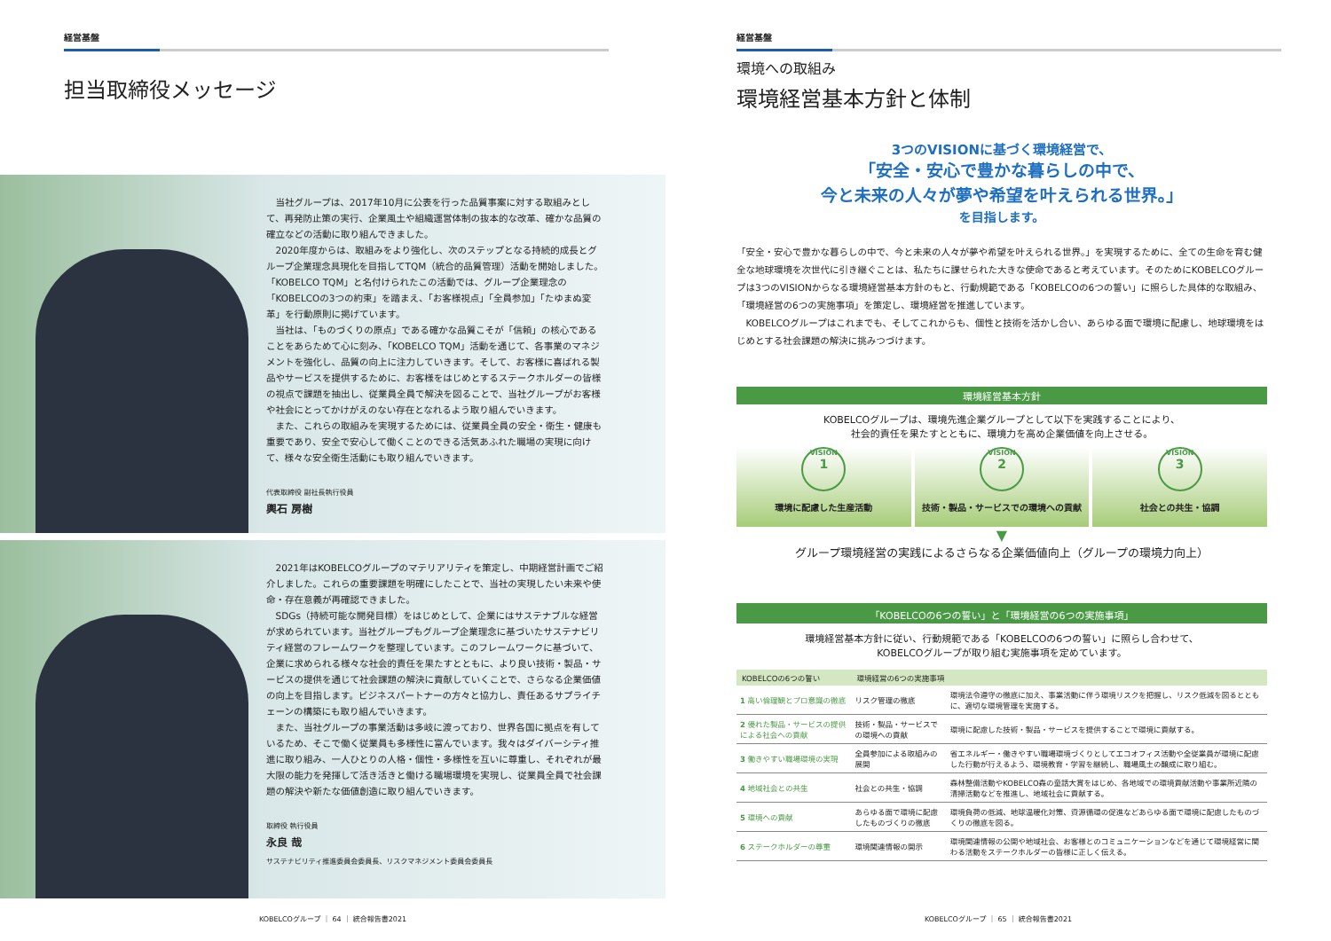経営基盤
担当取締役メッセージ
当社グループは、2017年10月に公表を行った品質事案に対する取組みとして、再発防止策の実行、企業風土や組織運営体制の抜本的な改革、確かな品質の確立などの活動に取り組んできました。
2020年度からは、取組みをより強化し、次のステップとなる持続的成長とグループ企業理念具現化を目指してTQM（統合的品質管理）活動を開始しました。「KOBELCO TQM」と名付けられたこの活動では、グループ企業理念の「KOBELCOの3つの約束」を踏まえ、「お客様視点」「全員参加」「たゆまぬ変革」を行動原則に掲げています。
当社は、「ものづくりの原点」である確かな品質こそが「信頼」の核心であることをあらためて心に刻み、「KOBELCO TQM」活動を通じて、各事業のマネジメントを強化し、品質の向上に注力していきます。そして、お客様に喜ばれる製品やサービスを提供するために、お客様をはじめとするステークホルダーの皆様の視点で課題を抽出し、従業員全員で解決を図ることで、当社グループがお客様や社会にとってかけがえのない存在となれるよう取り組んでいきます。
また、これらの取組みを実現するためには、従業員全員の安全・衛生・健康も重要であり、安全で安心して働くことのできる活気あふれた職場の実現に向けて、様々な安全衛生活動にも取り組んでいきます。
代表取締役 副社長執行役員
輿石 房樹
2021年はKOBELCOグループのマテリアリティを策定し、中期経営計画でご紹介しました。これらの重要課題を明確にしたことで、当社の実現したい未来や使命・存在意義が再確認できました。
SDGs（持続可能な開発目標）をはじめとして、企業にはサステナブルな経営が求められています。当社グループもグループ企業理念に基づいたサステナビリティ経営のフレームワークを整理しています。このフレームワークに基づいて、企業に求められる様々な社会的責任を果たすとともに、より良い技術・製品・サービスの提供を通じて社会課題の解決に貢献していくことで、さらなる企業価値の向上を目指します。ビジネスパートナーの方々と協力し、責任あるサプライチェーンの構築にも取り組んでいきます。
また、当社グループの事業活動は多岐に渡っており、世界各国に拠点を有しているため、そこで働く従業員も多様性に富んでいます。我々はダイバーシティ推進に取り組み、一人ひとりの人格・個性・多様性を互いに尊重し、それぞれが最大限の能力を発揮して活き活きと働ける職場環境を実現し、従業員全員で社会課題の解決や新たな価値創造に取り組んでいきます。
取締役 執行役員
永良 哉
サステナビリティ推進委員会委員長、リスクマネジメント委員会委員長
KOBELCOグループ ｜ 64 ｜ 統合報告書2021
経営基盤
環境への取組み
環境経営基本方針と体制
3つのVISIONに基づく環境経営で、
「安全・安心で豊かな暮らしの中で、
今と未来の人々が夢や希望を叶えられる世界。」
を目指します。
「安全・安心で豊かな暮らしの中で、今と未来の人々が夢や希望を叶えられる世界。」を実現するために、全ての生命を育む健全な地球環境を次世代に引き継ぐことは、私たちに課せられた大きな使命であると考えています。そのためにKOBELCOグループは3つのVISIONからなる環境経営基本方針のもと、行動規範である「KOBELCOの6つの誓い」に照らした具体的な取組み、「環境経営の6つの実施事項」を策定し、環境経営を推進しています。
　KOBELCOグループはこれまでも、そしてこれからも、個性と技術を活かし合い、あらゆる面で環境に配慮し、地球環境をはじめとする社会課題の解決に挑みつづけます。
環境経営基本方針
KOBELCOグループは、環境先進企業グループとして以下を実践することにより、
社会的責任を果たすとともに、環境力を高め企業価値を向上させる。
VISION
1
環境に配慮した生産活動
VISION
2
技術・製品・サービスでの環境への貢献
VISION
3
社会との共生・協調
▼
グループ環境経営の実践によるさらなる企業価値向上（グループの環境力向上）
「KOBELCOの6つの誓い」と「環境経営の6つの実施事項」
環境経営基本方針に従い、行動規範である「KOBELCOの6つの誓い」に照らし合わせて、
KOBELCOグループが取り組む実施事項を定めています。
| KOBELCOの6つの誓い | 環境経営の6つの実施事項 | |
| --- | --- | --- |
| 1 高い倫理観とプロ意識の徹底 | リスク管理の徹底 | 環境法令遵守の徹底に加え、事業活動に伴う環境リスクを把握し、リスク低減を図るとともに、適切な環境管理を実施する。 |
| 2 優れた製品・サービスの提供による社会への貢献 | 技術・製品・サービスでの環境への貢献 | 環境に配慮した技術・製品・サービスを提供することで環境に貢献する。 |
| 3 働きやすい職場環境の実現 | 全員参加による取組みの展開 | 省エネルギー・働きやすい職場環境づくりとしてエコオフィス活動や全従業員が環境に配慮した行動が行えるよう、環境教育・学習を継続し、職場風土の醸成に取り組む。 |
| 4 地域社会との共生 | 社会との共生・協調 | 森林整備活動やKOBELCO森の童話大賞をはじめ、各地域での環境貢献活動や事業所近隣の清掃活動などを推進し、地域社会に貢献する。 |
| 5 環境への貢献 | あらゆる面で環境に配慮したものづくりの徹底 | 環境負荷の低減、地球温暖化対策、資源循環の促進などあらゆる面で環境に配慮したものづくりの徹底を図る。 |
| 6 ステークホルダーの尊重 | 環境関連情報の開示 | 環境関連情報の公開や地域社会、お客様とのコミュニケーションなどを通じて環境経営に関わる活動をステークホルダーの皆様に正しく伝える。 |
KOBELCOグループ ｜ 65 ｜ 統合報告書2021